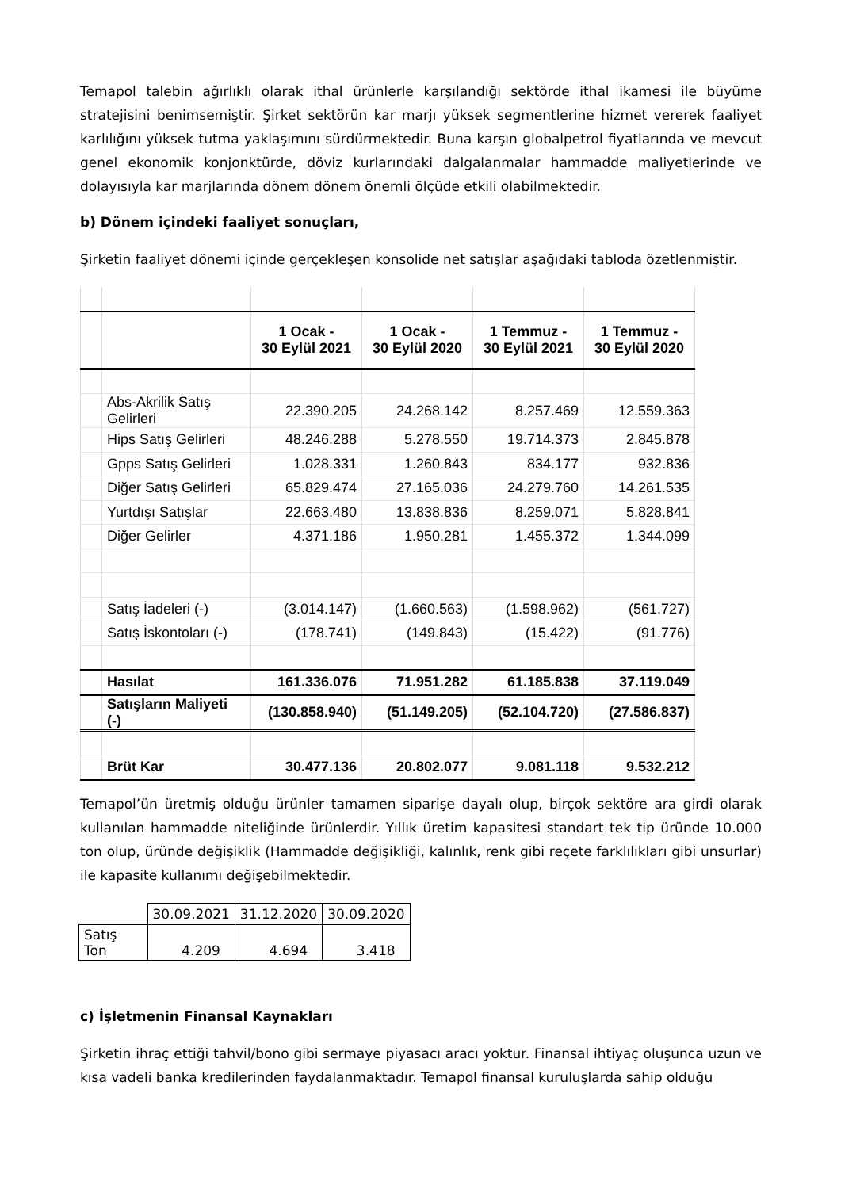Temapol talebin ağırlıklı olarak ithal ürünlerle karşılandığı sektörde ithal ikamesi ile büyüme stratejisini benimsemiştir. Şirket sektörün kar marjı yüksek segmentlerine hizmet vererek faaliyet karlılığını yüksek tutma yaklaşımını sürdürmektedir. Buna karşın globalpetrol fiyatlarında ve mevcut genel ekonomik konjonktürde, döviz kurlarındaki dalgalanmalar hammadde maliyetlerinde ve dolayısıyla kar marjlarında dönem dönem önemli ölçüde etkili olabilmektedir.
b) Dönem içindeki faaliyet sonuçları,
Şirketin faaliyet dönemi içinde gerçekleşen konsolide net satışlar aşağıdaki tabloda özetlenmiştir.
| | | 1 Ocak - 30 Eylül 2021 | 1 Ocak - 30 Eylül 2020 | 1 Temmuz - 30 Eylül 2021 | 1 Temmuz - 30 Eylül 2020 |
| | Abs-Akrilik Satış Gelirleri | 22.390.205 | 24.268.142 | 8.257.469 | 12.559.363 |
| | Hips Satış Gelirleri | 48.246.288 | 5.278.550 | 19.714.373 | 2.845.878 |
| | Gpps Satış Gelirleri | 1.028.331 | 1.260.843 | 834.177 | 932.836 |
| | Diğer Satış Gelirleri | 65.829.474 | 27.165.036 | 24.279.760 | 14.261.535 |
| | Yurtdışı Satışlar | 22.663.480 | 13.838.836 | 8.259.071 | 5.828.841 |
| | Diğer Gelirler | 4.371.186 | 1.950.281 | 1.455.372 | 1.344.099 |
| | Satış İadeleri (-) | (3.014.147) | (1.660.563) | (1.598.962) | (561.727) |
| | Satış İskontoları (-) | (178.741) | (149.843) | (15.422) | (91.776) |
| | Hasılat | 161.336.076 | 71.951.282 | 61.185.838 | 37.119.049 |
| | Satışların Maliyeti (-) | (130.858.940) | (51.149.205) | (52.104.720) | (27.586.837) |
| | Brüt Kar | 30.477.136 | 20.802.077 | 9.081.118 | 9.532.212 |
Temapol’ün üretmiş olduğu ürünler tamamen siparişe dayalı olup, birçok sektöre ara girdi olarak kullanılan hammadde niteliğinde ürünlerdir. Yıllık üretim kapasitesi standart tek tip üründe 10.000 ton olup, üründe değişiklik (Hammadde değişikliği, kalınlık, renk gibi reçete farklılıkları gibi unsurlar) ile kapasite kullanımı değişebilmektedir.
| | 30.09.2021 | 31.12.2020 | 30.09.2020 |
| Satış Ton | 4.209 | 4.694 | 3.418 |
c) İşletmenin Finansal Kaynakları
Şirketin ihraç ettiği tahvil/bono gibi sermaye piyasacı aracı yoktur. Finansal ihtiyaç oluşunca uzun ve kısa vadeli banka kredilerinden faydalanmaktadır. Temapol finansal kuruluşlarda sahip olduğu